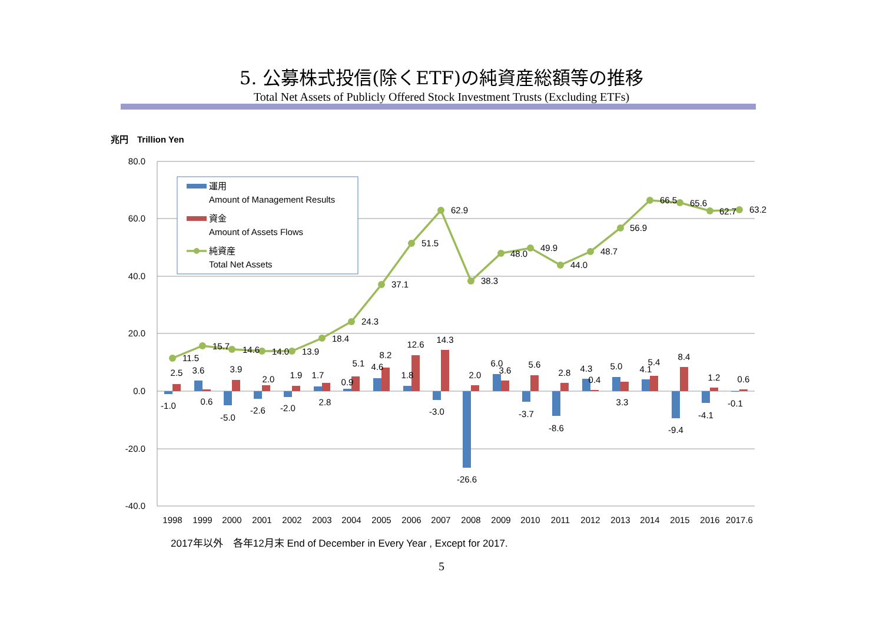5. 公募株式投信(除くETF)の純資産総額等の推移
Total Net Assets of Publicly Offered Stock Investment Trusts (Excluding ETFs)
兆円　Trillion Yen
80.0
60.0
40.0
20.0
0.0
-20.0
-40.0
11.5
15.7
14.6
14.0
13.9
18.4
24.3
37.1
51.5
62.9
38.3
48.0
49.9
44.0
48.7
56.9
66.5
65.6
62.7
63.2
-1.0
2.5
3.6
0.6
-5.0
3.9
-2.6
2.0
-2.0
1.9
1.7
2.8
0.9
5.1
4.6
8.2
1.8
12.6
-3.0
14.3
-26.6
2.0
6.0
3.6
-3.7
5.6
-8.6
2.8
4.3
0.4
5.0
3.3
4.1
5.4
-9.4
8.4
-4.1
1.2
-0.1
0.6
1998
1999
2000
2001
2002
2003
2004
2005
2006
2007
2008
2009
2010
2011
2012
2013
2014
2015
2016
2017.6
運用
Amount of Management Results
資金
Amount of Assets Flows
純資産
Total Net Assets
2017年以外　各年12月末 End of December in Every Year , Except for 2017.
5